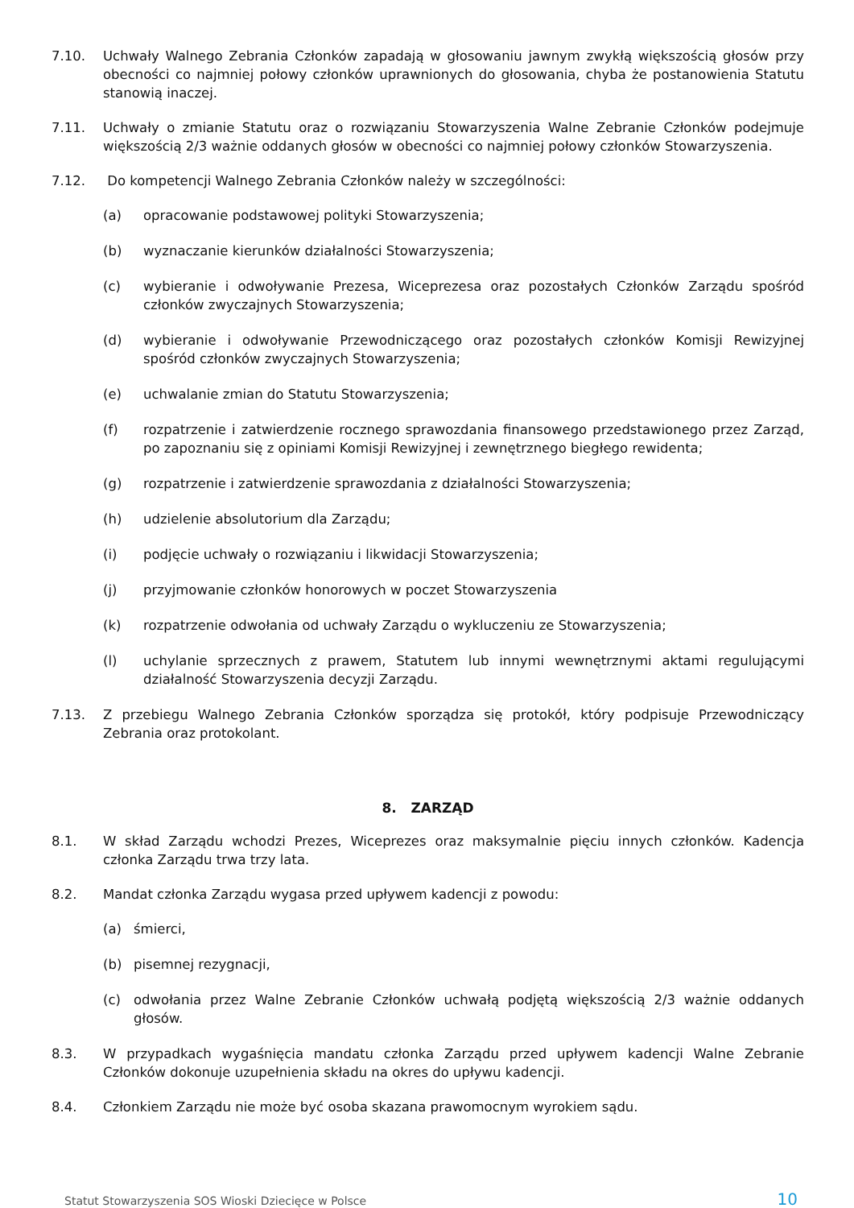7.10. Uchwały Walnego Zebrania Członków zapadają w głosowaniu jawnym zwykłą większością głosów przy obecności co najmniej połowy członków uprawnionych do głosowania, chyba że postanowienia Statutu stanowią inaczej.
7.11. Uchwały o zmianie Statutu oraz o rozwiązaniu Stowarzyszenia Walne Zebranie Członków podejmuje większością 2/3 ważnie oddanych głosów w obecności co najmniej połowy członków Stowarzyszenia.
7.12. Do kompetencji Walnego Zebrania Członków należy w szczególności:
(a) opracowanie podstawowej polityki Stowarzyszenia;
(b) wyznaczanie kierunków działalności Stowarzyszenia;
(c) wybieranie i odwoływanie Prezesa, Wiceprezesa oraz pozostałych Członków Zarządu spośród członków zwyczajnych Stowarzyszenia;
(d) wybieranie i odwoływanie Przewodniczącego oraz pozostałych członków Komisji Rewizyjnej spośród członków zwyczajnych Stowarzyszenia;
(e) uchwalanie zmian do Statutu Stowarzyszenia;
(f) rozpatrzenie i zatwierdzenie rocznego sprawozdania finansowego przedstawionego przez Zarząd, po zapoznaniu się z opiniami Komisji Rewizyjnej i zewnętrznego biegłego rewidenta;
(g) rozpatrzenie i zatwierdzenie sprawozdania z działalności Stowarzyszenia;
(h) udzielenie absolutorium dla Zarządu;
(i) podjęcie uchwały o rozwiązaniu i likwidacji Stowarzyszenia;
(j) przyjmowanie członków honorowych w poczet Stowarzyszenia
(k) rozpatrzenie odwołania od uchwały Zarządu o wykluczeniu ze Stowarzyszenia;
(l) uchylanie sprzecznych z prawem, Statutem lub innymi wewnętrznymi aktami regulującymi działalność Stowarzyszenia decyzji Zarządu.
7.13. Z przebiegu Walnego Zebrania Członków sporządza się protokół, który podpisuje Przewodniczący Zebrania oraz protokolant.
8. ZARZĄD
8.1. W skład Zarządu wchodzi Prezes, Wiceprezes oraz maksymalnie pięciu innych członków. Kadencja członka Zarządu trwa trzy lata.
8.2. Mandat członka Zarządu wygasa przed upływem kadencji z powodu:
(a) śmierci,
(b) pisemnej rezygnacji,
(c) odwołania przez Walne Zebranie Członków uchwałą podjętą większością 2/3 ważnie oddanych głosów.
8.3. W przypadkach wygaśnięcia mandatu członka Zarządu przed upływem kadencji Walne Zebranie Członków dokonuje uzupełnienia składu na okres do upływu kadencji.
8.4. Członkiem Zarządu nie może być osoba skazana prawomocnym wyrokiem sądu.
Statut Stowarzyszenia SOS Wioski Dziecięce w Polsce 10